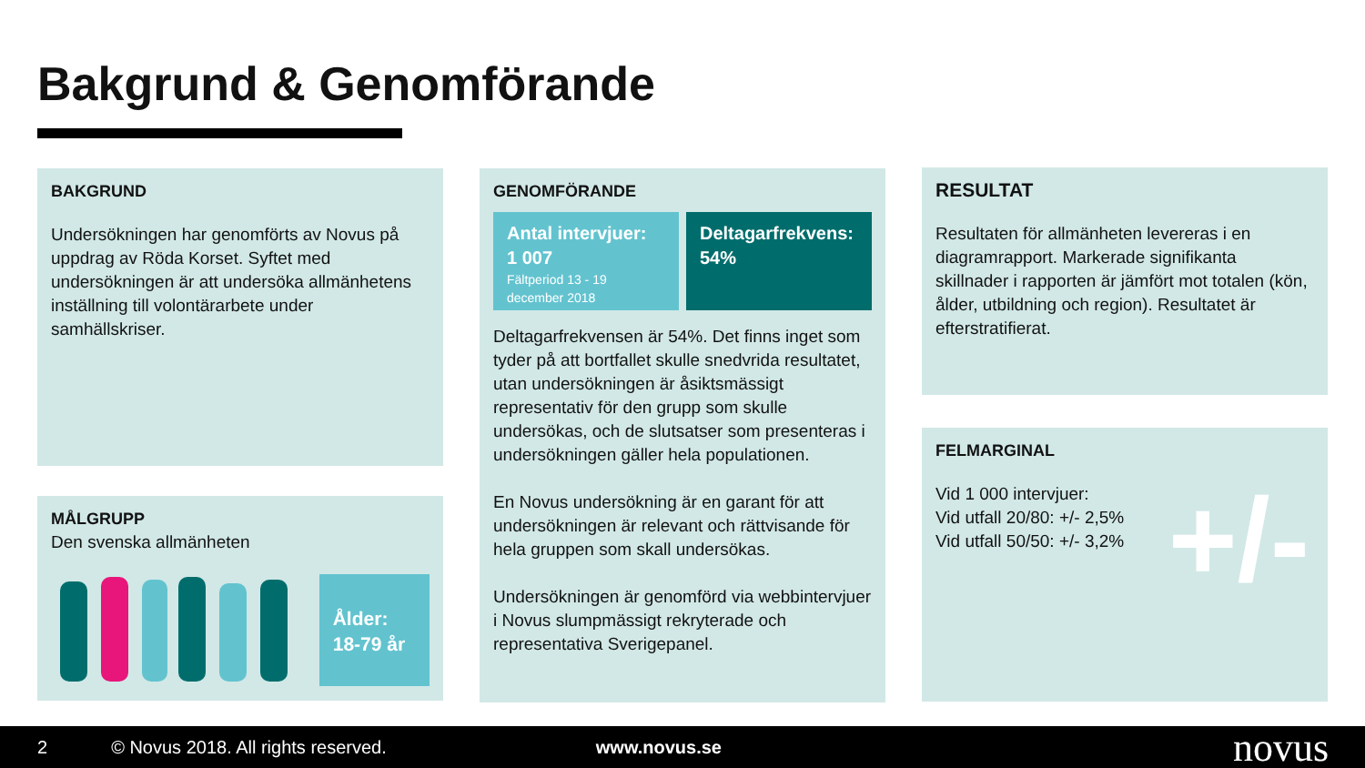Bakgrund & Genomförande
BAKGRUND
Undersökningen har genomförts av Novus på uppdrag av Röda Korset. Syftet med undersökningen är att undersöka allmänhetens inställning till volontärarbete under samhällskriser.
MÅLGRUPP
Den svenska allmänheten
Ålder:
18-79 år
GENOMFÖRANDE
Antal intervjuer:
1 007
Fältperiod 13 - 19 december 2018
Deltagarfrekvens:
54%
Deltagarfrekvensen är 54%. Det finns inget som tyder på att bortfallet skulle snedvrida resultatet, utan undersökningen är åsiktsmässigt representativ för den grupp som skulle undersökas, och de slutsatser som presenteras i undersökningen gäller hela populationen.
En Novus undersökning är en garant för att undersökningen är relevant och rättvisande för hela gruppen som skall undersökas.
Undersökningen är genomförd via webbintervjuer i Novus slumpmässigt rekryterade och representativa Sverigepanel.
RESULTAT
Resultaten för allmänheten levereras i en diagramrapport. Markerade signifikanta skillnader i rapporten är jämfört mot totalen (kön, ålder, utbildning och region). Resultatet är efterstratifierat.
FELMARGINAL
Vid 1 000 intervjuer:
Vid utfall 20/80: +/- 2,5%
Vid utfall 50/50: +/- 3,2%
+/-
2 © Novus 2018. All rights reserved. www.novus.se novus